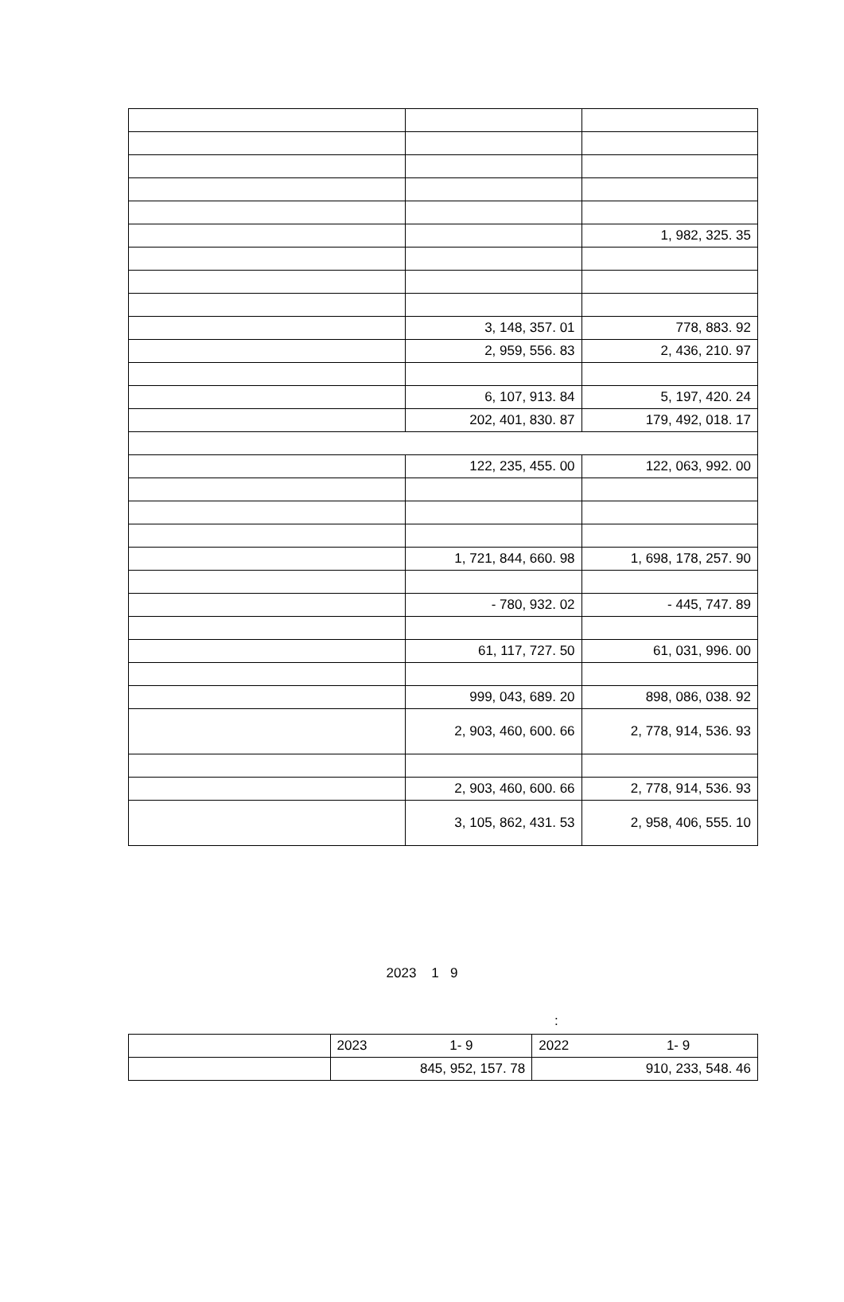| | | 1, 982, 325. 35 |
| | 3, 148, 357. 01 | 778, 883. 92 |
| | 2, 959, 556. 83 | 2, 436, 210. 97 |
| | 6, 107, 913. 84 | 5, 197, 420. 24 |
| | 202, 401, 830. 87 | 179, 492, 018. 17 |
| | 122, 235, 455. 00 | 122, 063, 992. 00 |
| | 1, 721, 844, 660. 98 | 1, 698, 178, 257. 90 |
| | - 780, 932. 02 | - 445, 747. 89 |
| | 61, 117, 727. 50 | 61, 031, 996. 00 |
| | 999, 043, 689. 20 | 898, 086, 038. 92 |
| | 2, 903, 460, 600. 66 | 2, 778, 914, 536. 93 |
| | 2, 903, 460, 600. 66 | 2, 778, 914, 536. 93 |
| | 3, 105, 862, 431. 53 | 2, 958, 406, 555. 10 |
2023 1 9
:
| | 2023 1- 9 | 2022 1- 9 |
| | 845, 952, 157. 78 | 910, 233, 548. 46 |